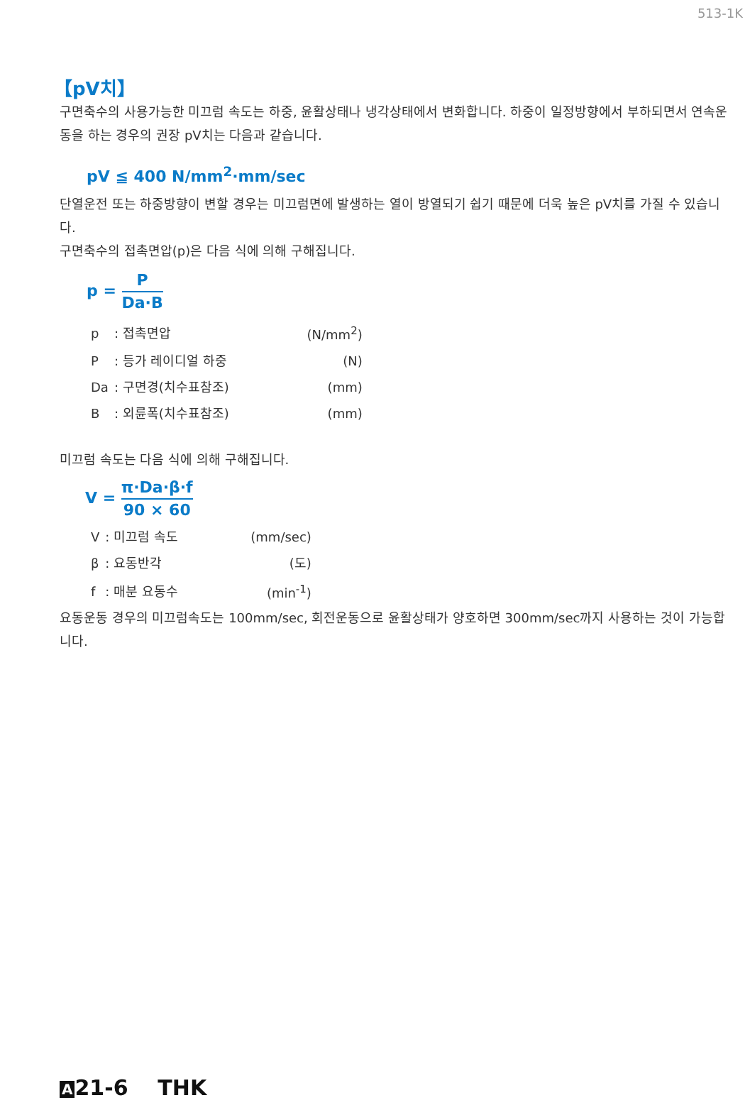513-1K
【pV치】
구면축수의 사용가능한 미끄럼 속도는 하중, 윤활상태나 냉각상태에서 변화합니다. 하중이 일정방향에서 부하되면서 연속운동을 하는 경우의 권장 pV치는 다음과 같습니다.
pV ≦ 400 N/mm<sup>2</sup>·mm/sec
단열운전 또는 하중방향이 변할 경우는 미끄럼면에 발생하는 열이 방열되기 쉽기 때문에 더욱 높은 pV치를 가질 수 있습니다.
구면축수의 접촉면압(p)은 다음 식에 의해 구해집니다.
p = P Da·B
| p | : 접촉면압 | (N/mm<sup>2</sup>) |
| P | : 등가 레이디얼 하중 | (N) |
| Da | : 구면경(치수표참조) | (mm) |
| B | : 외륜폭(치수표참조) | (mm) |
미끄럼 속도는 다음 식에 의해 구해집니다.
V = π·Da·β·f 90 × 60
| V | : 미끄럼 속도 | (mm/sec) |
| β | : 요동반각 | (도) |
| f | : 매분 요동수 | (min<sup>-1</sup>) |
요동운동 경우의 미끄럼속도는 100mm/sec, 회전운동으로 윤활상태가 양호하면 300mm/sec까지 사용하는 것이 가능합니다.
A 21-6 THK